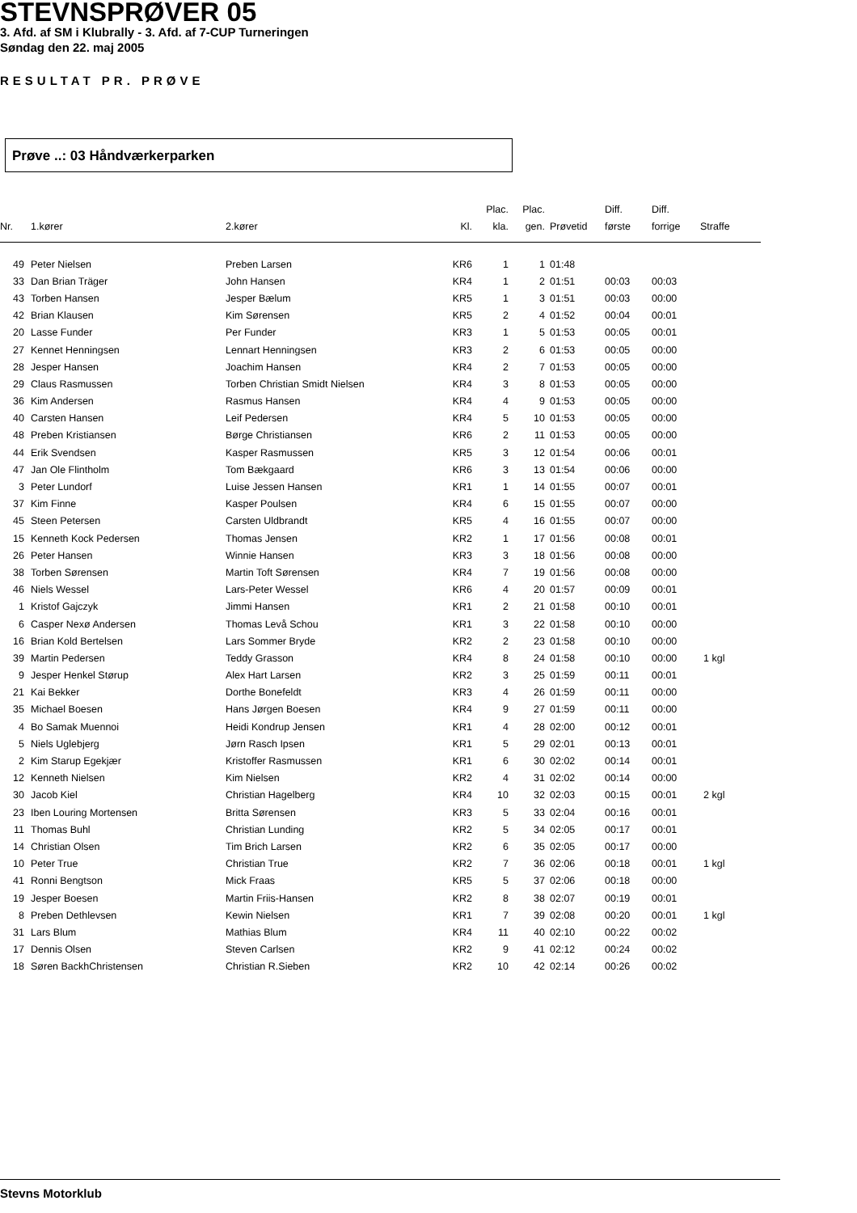STEVNSPRØVER 05
3. Afd. af SM i Klubrally - 3. Afd. af 7-CUP Turneringen
Søndag den 22. maj 2005
RESULTAT PR. PRØVE
Prøve ..: 03 Håndværkerparken
| Nr. | 1.kører | 2.kører | Kl. | Plac. kla. | Plac. gen. | Prøvetid | Diff. første | Diff. forrige | Straffe |
| --- | --- | --- | --- | --- | --- | --- | --- | --- | --- |
| 49 | Peter Nielsen | Preben Larsen | KR6 | 1 | 1 | 01:48 | | | |
| 33 | Dan Brian Träger | John Hansen | KR4 | 1 | 2 | 01:51 | 00:03 | 00:03 | |
| 43 | Torben Hansen | Jesper Bælum | KR5 | 1 | 3 | 01:51 | 00:03 | 00:00 | |
| 42 | Brian Klausen | Kim Sørensen | KR5 | 2 | 4 | 01:52 | 00:04 | 00:01 | |
| 20 | Lasse Funder | Per Funder | KR3 | 1 | 5 | 01:53 | 00:05 | 00:01 | |
| 27 | Kennet Henningsen | Lennart Henningsen | KR3 | 2 | 6 | 01:53 | 00:05 | 00:00 | |
| 28 | Jesper Hansen | Joachim Hansen | KR4 | 2 | 7 | 01:53 | 00:05 | 00:00 | |
| 29 | Claus Rasmussen | Torben Christian Smidt Nielsen | KR4 | 3 | 8 | 01:53 | 00:05 | 00:00 | |
| 36 | Kim Andersen | Rasmus Hansen | KR4 | 4 | 9 | 01:53 | 00:05 | 00:00 | |
| 40 | Carsten Hansen | Leif Pedersen | KR4 | 5 | 10 | 01:53 | 00:05 | 00:00 | |
| 48 | Preben Kristiansen | Børge Christiansen | KR6 | 2 | 11 | 01:53 | 00:05 | 00:00 | |
| 44 | Erik Svendsen | Kasper Rasmussen | KR5 | 3 | 12 | 01:54 | 00:06 | 00:01 | |
| 47 | Jan Ole Flintholm | Tom Bækgaard | KR6 | 3 | 13 | 01:54 | 00:06 | 00:00 | |
| 3 | Peter Lundorf | Luise Jessen Hansen | KR1 | 1 | 14 | 01:55 | 00:07 | 00:01 | |
| 37 | Kim Finne | Kasper Poulsen | KR4 | 6 | 15 | 01:55 | 00:07 | 00:00 | |
| 45 | Steen Petersen | Carsten Uldbrandt | KR5 | 4 | 16 | 01:55 | 00:07 | 00:00 | |
| 15 | Kenneth Kock Pedersen | Thomas Jensen | KR2 | 1 | 17 | 01:56 | 00:08 | 00:01 | |
| 26 | Peter Hansen | Winnie Hansen | KR3 | 3 | 18 | 01:56 | 00:08 | 00:00 | |
| 38 | Torben Sørensen | Martin Toft Sørensen | KR4 | 7 | 19 | 01:56 | 00:08 | 00:00 | |
| 46 | Niels Wessel | Lars-Peter Wessel | KR6 | 4 | 20 | 01:57 | 00:09 | 00:01 | |
| 1 | Kristof Gajczyk | Jimmi Hansen | KR1 | 2 | 21 | 01:58 | 00:10 | 00:01 | |
| 6 | Casper Nexø Andersen | Thomas Levå Schou | KR1 | 3 | 22 | 01:58 | 00:10 | 00:00 | |
| 16 | Brian Kold Bertelsen | Lars Sommer Bryde | KR2 | 2 | 23 | 01:58 | 00:10 | 00:00 | |
| 39 | Martin Pedersen | Teddy Grasson | KR4 | 8 | 24 | 01:58 | 00:10 | 00:00 | 1 kgl |
| 9 | Jesper Henkel Størup | Alex Hart Larsen | KR2 | 3 | 25 | 01:59 | 00:11 | 00:01 | |
| 21 | Kai Bekker | Dorthe Bonefeldt | KR3 | 4 | 26 | 01:59 | 00:11 | 00:00 | |
| 35 | Michael Boesen | Hans Jørgen Boesen | KR4 | 9 | 27 | 01:59 | 00:11 | 00:00 | |
| 4 | Bo Samak Muennoi | Heidi Kondrup Jensen | KR1 | 4 | 28 | 02:00 | 00:12 | 00:01 | |
| 5 | Niels Uglebjerg | Jørn Rasch Ipsen | KR1 | 5 | 29 | 02:01 | 00:13 | 00:01 | |
| 2 | Kim Starup Egekjær | Kristoffer Rasmussen | KR1 | 6 | 30 | 02:02 | 00:14 | 00:01 | |
| 12 | Kenneth Nielsen | Kim Nielsen | KR2 | 4 | 31 | 02:02 | 00:14 | 00:00 | |
| 30 | Jacob Kiel | Christian Hagelberg | KR4 | 10 | 32 | 02:03 | 00:15 | 00:01 | 2 kgl |
| 23 | Iben Louring Mortensen | Britta Sørensen | KR3 | 5 | 33 | 02:04 | 00:16 | 00:01 | |
| 11 | Thomas Buhl | Christian Lunding | KR2 | 5 | 34 | 02:05 | 00:17 | 00:01 | |
| 14 | Christian Olsen | Tim Brich Larsen | KR2 | 6 | 35 | 02:05 | 00:17 | 00:00 | |
| 10 | Peter True | Christian True | KR2 | 7 | 36 | 02:06 | 00:18 | 00:01 | 1 kgl |
| 41 | Ronni Bengtson | Mick Fraas | KR5 | 5 | 37 | 02:06 | 00:18 | 00:00 | |
| 19 | Jesper Boesen | Martin Friis-Hansen | KR2 | 8 | 38 | 02:07 | 00:19 | 00:01 | |
| 8 | Preben Dethlevsen | Kewin Nielsen | KR1 | 7 | 39 | 02:08 | 00:20 | 00:01 | 1 kgl |
| 31 | Lars Blum | Mathias Blum | KR4 | 11 | 40 | 02:10 | 00:22 | 00:02 | |
| 17 | Dennis Olsen | Steven Carlsen | KR2 | 9 | 41 | 02:12 | 00:24 | 00:02 | |
| 18 | Søren BackhChristensen | Christian R.Sieben | KR2 | 10 | 42 | 02:14 | 00:26 | 00:02 | |
Stevns Motorklub